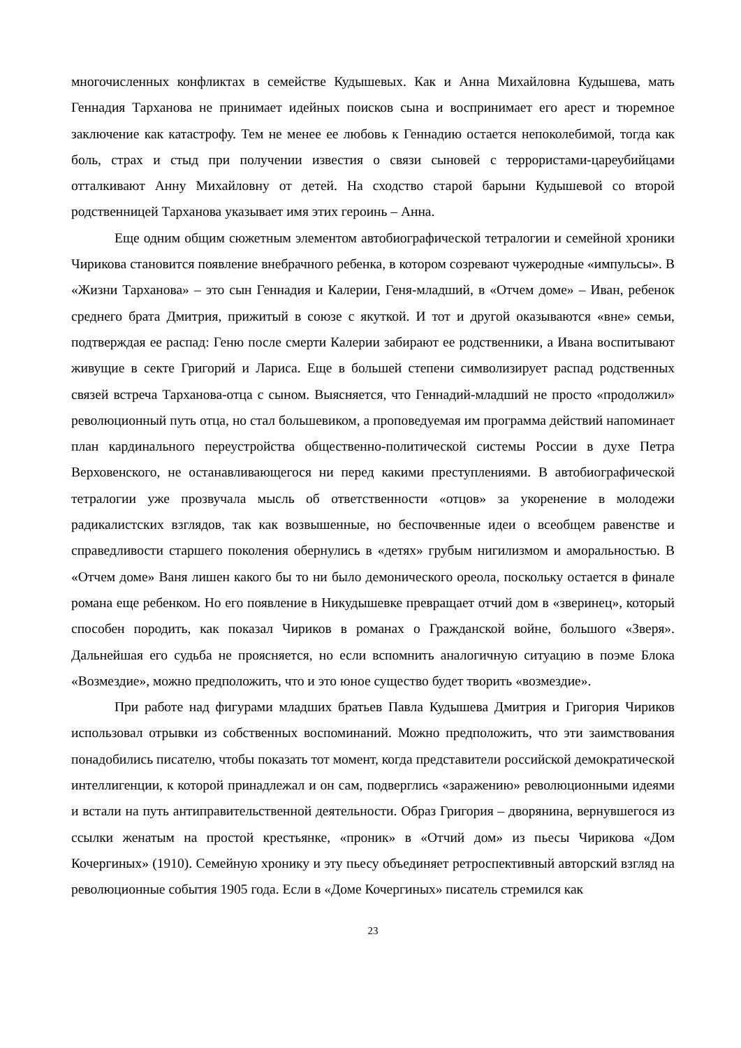многочисленных конфликтах в семействе Кудышевых. Как и Анна Михайловна Кудышева, мать Геннадия Тарханова не принимает идейных поисков сына и воспринимает его арест и тюремное заключение как катастрофу. Тем не менее ее любовь к Геннадию остается непоколебимой, тогда как боль, страх и стыд при получении известия о связи сыновей с террористами-цареубийцами отталкивают Анну Михайловну от детей. На сходство старой барыни Кудышевой со второй родственницей Тарханова указывает имя этих героинь – Анна.
Еще одним общим сюжетным элементом автобиографической тетралогии и семейной хроники Чирикова становится появление внебрачного ребенка, в котором созревают чужеродные «импульсы». В «Жизни Тарханова» – это сын Геннадия и Калерии, Геня-младший, в «Отчем доме» – Иван, ребенок среднего брата Дмитрия, прижитый в союзе с якуткой. И тот и другой оказываются «вне» семьи, подтверждая ее распад: Геню после смерти Калерии забирают ее родственники, а Ивана воспитывают живущие в секте Григорий и Лариса. Еще в большей степени символизирует распад родственных связей встреча Тарханова-отца с сыном. Выясняется, что Геннадий-младший не просто «продолжил» революционный путь отца, но стал большевиком, а проповедуемая им программа действий напоминает план кардинального переустройства общественно-политической системы России в духе Петра Верховенского, не останавливающегося ни перед какими преступлениями. В автобиографической тетралогии уже прозвучала мысль об ответственности «отцов» за укоренение в молодежи радикалистских взглядов, так как возвышенные, но беспочвенные идеи о всеобщем равенстве и справедливости старшего поколения обернулись в «детях» грубым нигилизмом и аморальностью. В «Отчем доме» Ваня лишен какого бы то ни было демонического ореола, поскольку остается в финале романа еще ребенком. Но его появление в Никудышевке превращает отчий дом в «зверинец», который способен породить, как показал Чириков в романах о Гражданской войне, большого «Зверя». Дальнейшая его судьба не проясняется, но если вспомнить аналогичную ситуацию в поэме Блока «Возмездие», можно предположить, что и это юное существо будет творить «возмездие».
При работе над фигурами младших братьев Павла Кудышева Дмитрия и Григория Чириков использовал отрывки из собственных воспоминаний. Можно предположить, что эти заимствования понадобились писателю, чтобы показать тот момент, когда представители российской демократической интеллигенции, к которой принадлежал и он сам, подверглись «заражению» революционными идеями и встали на путь антиправительственной деятельности. Образ Григория – дворянина, вернувшегося из ссылки женатым на простой крестьянке, «проник» в «Отчий дом» из пьесы Чирикова «Дом Кочергиных» (1910). Семейную хронику и эту пьесу объединяет ретроспективный авторский взгляд на революционные события 1905 года. Если в «Доме Кочергиных» писатель стремился как
23